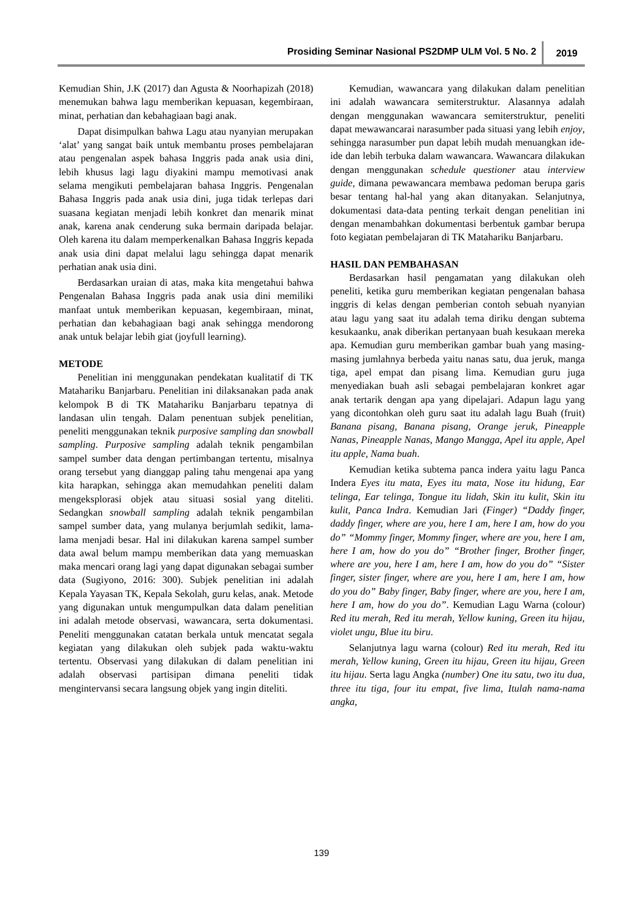Prosiding Seminar Nasional PS2DMP ULM Vol. 5 No. 2
2019
Kemudian Shin, J.K (2017) dan Agusta & Noorhapizah (2018) menemukan bahwa lagu memberikan kepuasan, kegembiraan, minat, perhatian dan kebahagiaan bagi anak.
Dapat disimpulkan bahwa Lagu atau nyanyian merupakan ‘alat’ yang sangat baik untuk membantu proses pembelajaran atau pengenalan aspek bahasa Inggris pada anak usia dini, lebih khusus lagi lagu diyakini mampu memotivasi anak selama mengikuti pembelajaran bahasa Inggris. Pengenalan Bahasa Inggris pada anak usia dini, juga tidak terlepas dari suasana kegiatan menjadi lebih konkret dan menarik minat anak, karena anak cenderung suka bermain daripada belajar. Oleh karena itu dalam memperkenalkan Bahasa Inggris kepada anak usia dini dapat melalui lagu sehingga dapat menarik perhatian anak usia dini.
Berdasarkan uraian di atas, maka kita mengetahui bahwa Pengenalan Bahasa Inggris pada anak usia dini memiliki manfaat untuk memberikan kepuasan, kegembiraan, minat, perhatian dan kebahagiaan bagi anak sehingga mendorong anak untuk belajar lebih giat (joyfull learning).
METODE
Penelitian ini menggunakan pendekatan kualitatif di TK Matahariku Banjarbaru. Penelitian ini dilaksanakan pada anak kelompok B di TK Matahariku Banjarbaru tepatnya di landasan ulin tengah. Dalam penentuan subjek penelitian, peneliti menggunakan teknik purposive sampling dan snowball sampling. Purposive sampling adalah teknik pengambilan sampel sumber data dengan pertimbangan tertentu, misalnya orang tersebut yang dianggap paling tahu mengenai apa yang kita harapkan, sehingga akan memudahkan peneliti dalam mengeksplorasi objek atau situasi sosial yang diteliti. Sedangkan snowball sampling adalah teknik pengambilan sampel sumber data, yang mulanya berjumlah sedikit, lama-lama menjadi besar. Hal ini dilakukan karena sampel sumber data awal belum mampu memberikan data yang memuaskan maka mencari orang lagi yang dapat digunakan sebagai sumber data (Sugiyono, 2016: 300). Subjek penelitian ini adalah Kepala Yayasan TK, Kepala Sekolah, guru kelas, anak. Metode yang digunakan untuk mengumpulkan data dalam penelitian ini adalah metode observasi, wawancara, serta dokumentasi. Peneliti menggunakan catatan berkala untuk mencatat segala kegiatan yang dilakukan oleh subjek pada waktu-waktu tertentu. Observasi yang dilakukan di dalam penelitian ini adalah observasi partisipan dimana peneliti tidak mengintervansi secara langsung objek yang ingin diteliti.
Kemudian, wawancara yang dilakukan dalam penelitian ini adalah wawancara semiterstruktur. Alasannya adalah dengan menggunakan wawancara semiterstruktur, peneliti dapat mewawancarai narasumber pada situasi yang lebih enjoy, sehingga narasumber pun dapat lebih mudah menuangkan ide-ide dan lebih terbuka dalam wawancara. Wawancara dilakukan dengan menggunakan schedule questioner atau interview guide, dimana pewawancara membawa pedoman berupa garis besar tentang hal-hal yang akan ditanyakan. Selanjutnya, dokumentasi data-data penting terkait dengan penelitian ini dengan menambahkan dokumentasi berbentuk gambar berupa foto kegiatan pembelajaran di TK Matahariku Banjarbaru.
HASIL DAN PEMBAHASAN
Berdasarkan hasil pengamatan yang dilakukan oleh peneliti, ketika guru memberikan kegiatan pengenalan bahasa inggris di kelas dengan pemberian contoh sebuah nyanyian atau lagu yang saat itu adalah tema diriku dengan subtema kesukaanku, anak diberikan pertanyaan buah kesukaan mereka apa. Kemudian guru memberikan gambar buah yang masing-masing jumlahnya berbeda yaitu nanas satu, dua jeruk, manga tiga, apel empat dan pisang lima. Kemudian guru juga menyediakan buah asli sebagai pembelajaran konkret agar anak tertarik dengan apa yang dipelajari. Adapun lagu yang yang dicontohkan oleh guru saat itu adalah lagu Buah (fruit) Banana pisang, Banana pisang, Orange jeruk, Pineapple Nanas, Pineapple Nanas, Mango Mangga, Apel itu apple, Apel itu apple, Nama buah.
Kemudian ketika subtema panca indera yaitu lagu Panca Indera Eyes itu mata, Eyes itu mata, Nose itu hidung, Ear telinga, Ear telinga, Tongue itu lidah, Skin itu kulit, Skin itu kulit, Panca Indra. Kemudian Jari (Finger) “Daddy finger, daddy finger, where are you, here I am, here I am, how do you do” “Mommy finger, Mommy finger, where are you, here I am, here I am, how do you do” “Brother finger, Brother finger, where are you, here I am, here I am, how do you do” “Sister finger, sister finger, where are you, here I am, here I am, how do you do” Baby finger, Baby finger, where are you, here I am, here I am, how do you do”. Kemudian Lagu Warna (colour) Red itu merah, Red itu merah, Yellow kuning, Green itu hijau, violet ungu, Blue itu biru.
Selanjutnya lagu warna (colour) Red itu merah, Red itu merah, Yellow kuning, Green itu hijau, Green itu hijau, Green itu hijau. Serta lagu Angka (number) One itu satu, two itu dua, three itu tiga, four itu empat, five lima, Itulah nama-nama angka,
139